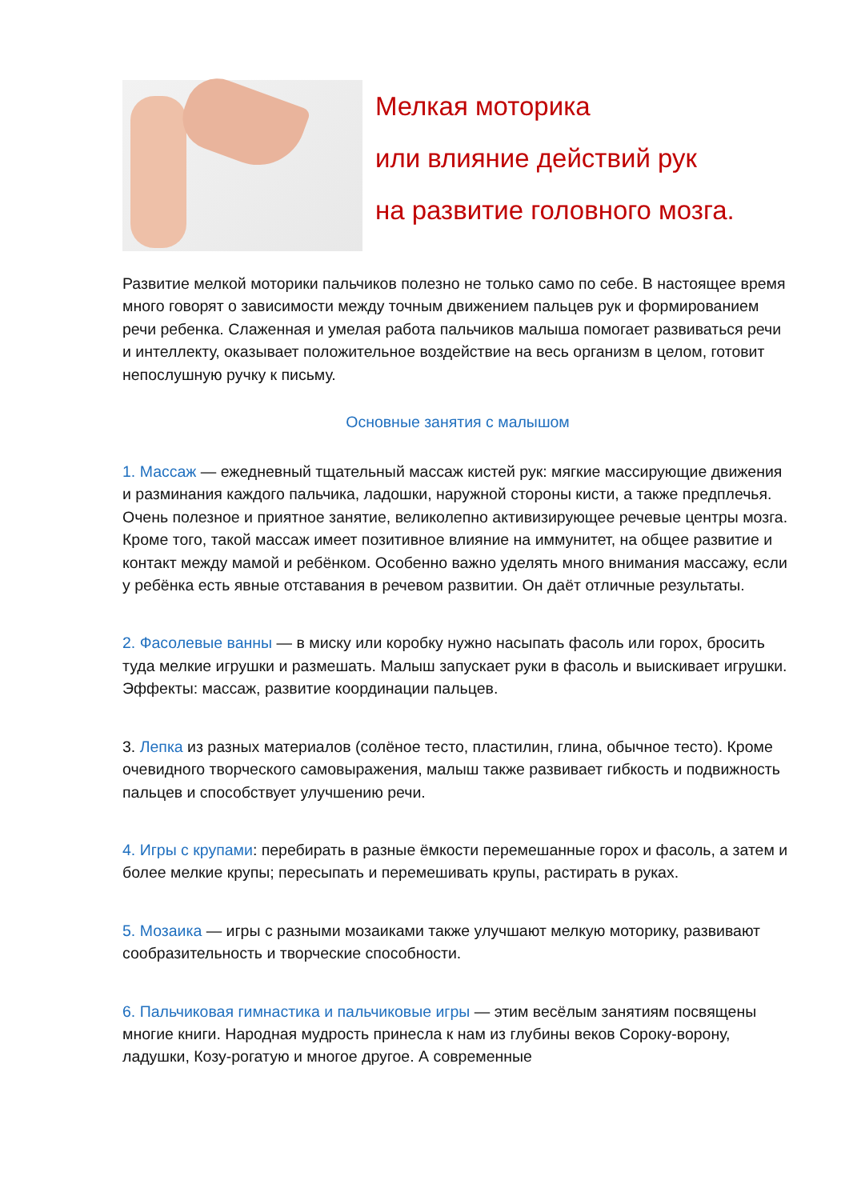Мелкая моторика
или влияние действий рук
на развитие головного мозга.
Развитие мелкой моторики пальчиков полезно не только само по себе. В настоящее время много говорят о зависимости между точным движением пальцев рук и формированием речи ребенка. Слаженная и умелая работа пальчиков малыша помогает развиваться речи и интеллекту, оказывает положительное воздействие на весь организм в целом, готовит непослушную ручку к письму.
Основные занятия с малышом
1. Массаж — ежедневный тщательный массаж кистей рук: мягкие массирующие движения и разминания каждого пальчика, ладошки, наружной стороны кисти, а также предплечья. Очень полезное и приятное занятие, великолепно активизирующее речевые центры мозга. Кроме того, такой массаж имеет позитивное влияние на иммунитет, на общее развитие и контакт между мамой и ребёнком. Особенно важно уделять много внимания массажу, если у ребёнка есть явные отставания в речевом развитии. Он даёт отличные результаты.
2. Фасолевые ванны — в миску или коробку нужно насыпать фасоль или горох, бросить туда мелкие игрушки и размешать. Малыш запускает руки в фасоль и выискивает игрушки. Эффекты: массаж, развитие координации пальцев.
3. Лепка из разных материалов (солёное тесто, пластилин, глина, обычное тесто). Кроме очевидного творческого самовыражения, малыш также развивает гибкость и подвижность пальцев и способствует улучшению речи.
4. Игры с крупами: перебирать в разные ёмкости перемешанные горох и фасоль, а затем и более мелкие крупы; пересыпать и перемешивать крупы, растирать в руках.
5. Мозаика — игры с разными мозаиками также улучшают мелкую моторику, развивают сообразительность и творческие способности.
6. Пальчиковая гимнастика и пальчиковые игры — этим весёлым занятиям посвящены многие книги. Народная мудрость принесла к нам из глубины веков Сороку-ворону, ладушки, Козу-рогатую и многое другое. А современные